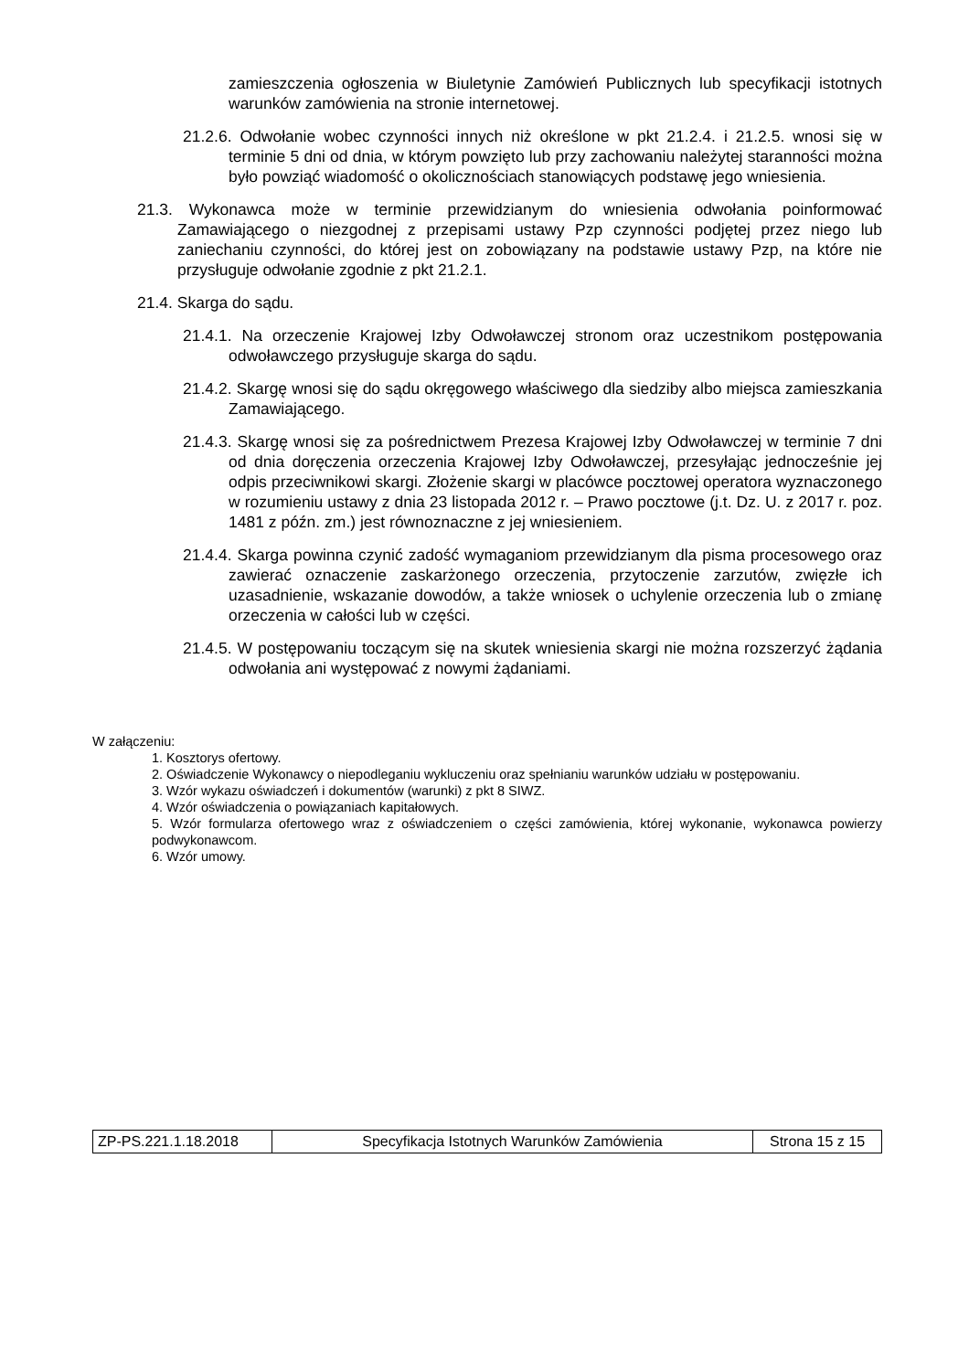zamieszczenia ogłoszenia w Biuletynie Zamówień Publicznych lub specyfikacji istotnych warunków zamówienia na stronie internetowej.
21.2.6. Odwołanie wobec czynności innych niż określone w pkt 21.2.4. i 21.2.5. wnosi się w terminie 5 dni od dnia, w którym powzięto lub przy zachowaniu należytej staranności można było powziąć wiadomość o okolicznościach stanowiących podstawę jego wniesienia.
21.3. Wykonawca może w terminie przewidzianym do wniesienia odwołania poinformować Zamawiającego o niezgodnej z przepisami ustawy Pzp czynności podjętej przez niego lub zaniechaniu czynności, do której jest on zobowiązany na podstawie ustawy Pzp, na które nie przysługuje odwołanie zgodnie z pkt 21.2.1.
21.4. Skarga do sądu.
21.4.1. Na orzeczenie Krajowej Izby Odwoławczej stronom oraz uczestnikom postępowania odwoławczego przysługuje skarga do sądu.
21.4.2. Skargę wnosi się do sądu okręgowego właściwego dla siedziby albo miejsca zamieszkania Zamawiającego.
21.4.3. Skargę wnosi się za pośrednictwem Prezesa Krajowej Izby Odwoławczej w terminie 7 dni od dnia doręczenia orzeczenia Krajowej Izby Odwoławczej, przesyłając jednocześnie jej odpis przeciwnikowi skargi. Złożenie skargi w placówce pocztowej operatora wyznaczonego w rozumieniu ustawy z dnia 23 listopada 2012 r. – Prawo pocztowe (j.t. Dz. U. z 2017 r. poz. 1481 z późn. zm.) jest równoznaczne z jej wniesieniem.
21.4.4. Skarga powinna czynić zadość wymaganiom przewidzianym dla pisma procesowego oraz zawierać oznaczenie zaskarżonego orzeczenia, przytoczenie zarzutów, zwięzłe ich uzasadnienie, wskazanie dowodów, a także wniosek o uchylenie orzeczenia lub o zmianę orzeczenia w całości lub w części.
21.4.5. W postępowaniu toczącym się na skutek wniesienia skargi nie można rozszerzyć żądania odwołania ani występować z nowymi żądaniami.
W załączeniu:
1. Kosztorys ofertowy.
2. Oświadczenie Wykonawcy o niepodleganiu wykluczeniu oraz spełnianiu warunków udziału w postępowaniu.
3. Wzór wykazu oświadczeń i dokumentów (warunki) z pkt 8 SIWZ.
4. Wzór oświadczenia o powiązaniach kapitałowych.
5. Wzór formularza ofertowego wraz z oświadczeniem o części zamówienia, której wykonanie, wykonawca powierzy podwykonawcom.
6. Wzór umowy.
| ZP-PS.221.1.18.2018 | Specyfikacja Istotnych Warunków Zamówienia | Strona 15 z 15 |